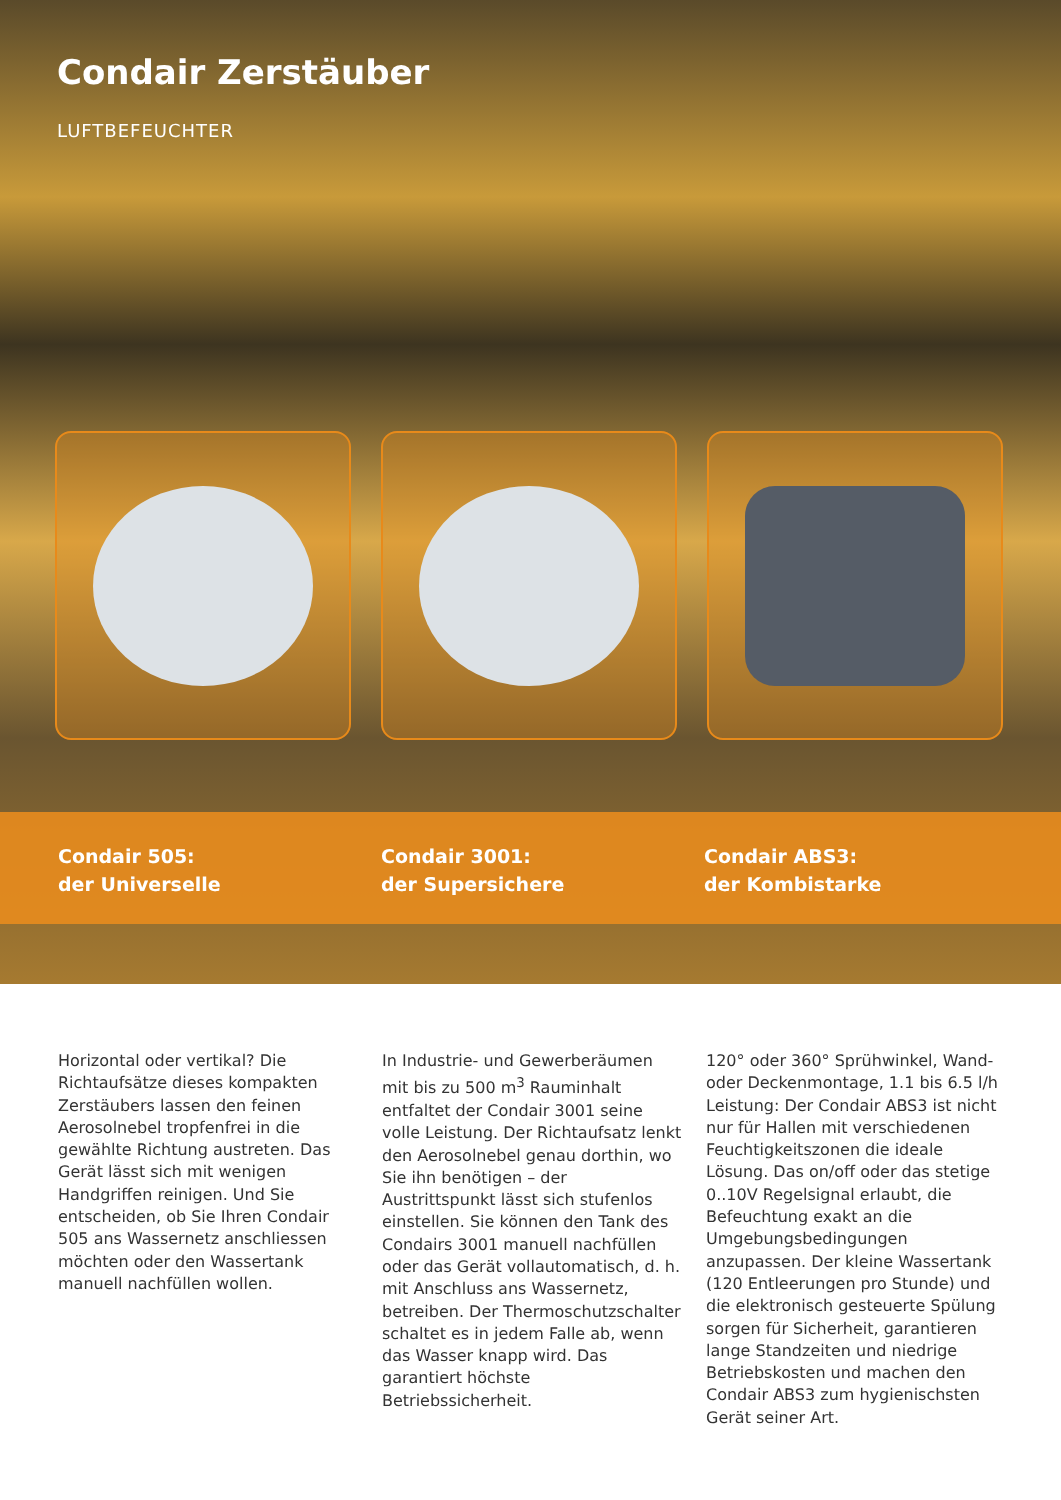Condair Zerstäuber
LUFTBEFEUCHTER
Condair 505:
der Universelle
Condair 3001:
der Supersichere
Condair ABS3:
der Kombistarke
Horizontal oder vertikal? Die Richtaufsätze dieses kompakten Zerstäubers lassen den feinen Aerosolnebel tropfenfrei in die gewählte Richtung austreten. Das Gerät lässt sich mit wenigen Handgriffen reinigen. Und Sie entscheiden, ob Sie Ihren Condair 505 ans Wassernetz anschliessen möchten oder den Wassertank manuell nachfüllen wollen.
In Industrie- und Gewerberäumen mit bis zu 500 m<sup>3</sup> Rauminhalt entfaltet der Condair 3001 seine volle Leistung. Der Richtaufsatz lenkt den Aerosolnebel genau dorthin, wo Sie ihn benötigen – der Austrittspunkt lässt sich stufenlos einstellen. Sie können den Tank des Condairs 3001 manuell nachfüllen oder das Gerät vollautomatisch, d. h. mit Anschluss ans Wassernetz, betreiben. Der Thermoschutzschalter schaltet es in jedem Falle ab, wenn das Wasser knapp wird. Das garantiert höchste Betriebssicherheit.
120° oder 360° Sprühwinkel, Wand- oder Deckenmontage, 1.1 bis 6.5 l/h Leistung: Der Condair ABS3 ist nicht nur für Hallen mit verschiedenen Feuchtigkeitszonen die ideale Lösung. Das on/off oder das stetige 0..10V Regelsignal erlaubt, die Befeuchtung exakt an die Umgebungsbedingungen anzupassen. Der kleine Wassertank (120 Entleerungen pro Stunde) und die elektronisch gesteuerte Spülung sorgen für Sicherheit, garantieren lange Standzeiten und niedrige Betriebskosten und machen den Condair ABS3 zum hygienischsten Gerät seiner Art.